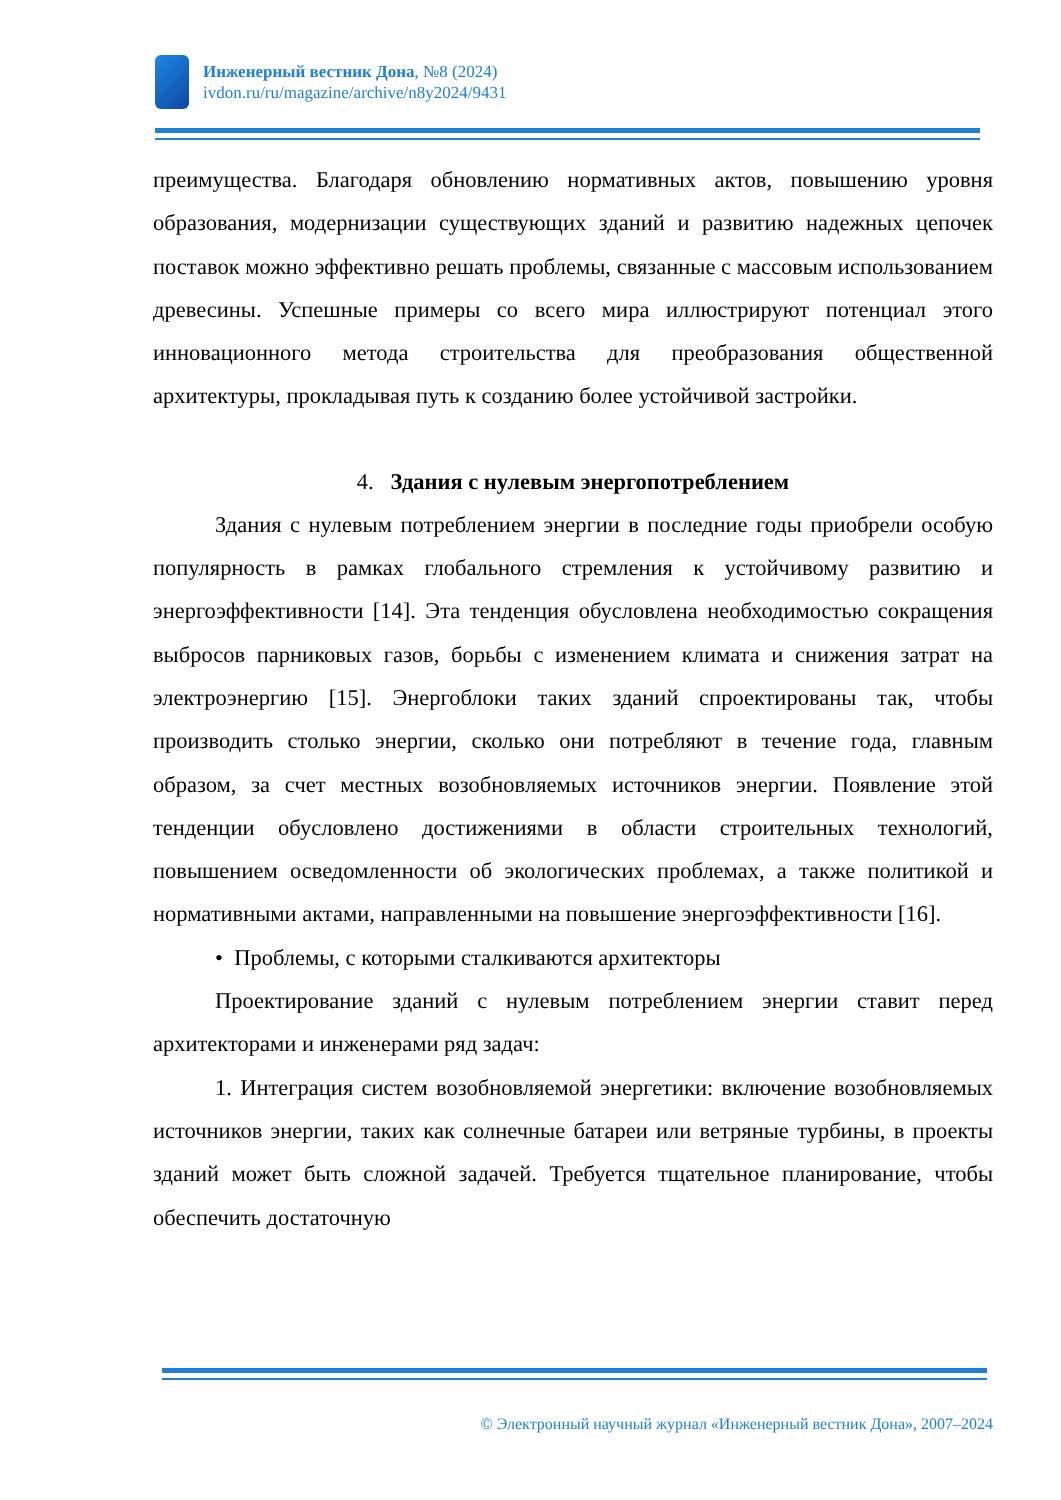Инженерный вестник Дона, №8 (2024)
ivdon.ru/ru/magazine/archive/n8y2024/9431
преимущества. Благодаря обновлению нормативных актов, повышению уровня образования, модернизации существующих зданий и развитию надежных цепочек поставок можно эффективно решать проблемы, связанные с массовым использованием древесины. Успешные примеры со всего мира иллюстрируют потенциал этого инновационного метода строительства для преобразования общественной архитектуры, прокладывая путь к созданию более устойчивой застройки.
4. Здания с нулевым энергопотреблением
Здания с нулевым потреблением энергии в последние годы приобрели особую популярность в рамках глобального стремления к устойчивому развитию и энергоэффективности [14]. Эта тенденция обусловлена необходимостью сокращения выбросов парниковых газов, борьбы с изменением климата и снижения затрат на электроэнергию [15]. Энергоблоки таких зданий спроектированы так, чтобы производить столько энергии, сколько они потребляют в течение года, главным образом, за счет местных возобновляемых источников энергии. Появление этой тенденции обусловлено достижениями в области строительных технологий, повышением осведомленности об экологических проблемах, а также политикой и нормативными актами, направленными на повышение энергоэффективности [16].
• Проблемы, с которыми сталкиваются архитекторы
Проектирование зданий с нулевым потреблением энергии ставит перед архитекторами и инженерами ряд задач:
1. Интеграция систем возобновляемой энергетики: включение возобновляемых источников энергии, таких как солнечные батареи или ветряные турбины, в проекты зданий может быть сложной задачей. Требуется тщательное планирование, чтобы обеспечить достаточную
© Электронный научный журнал «Инженерный вестник Дона», 2007–2024